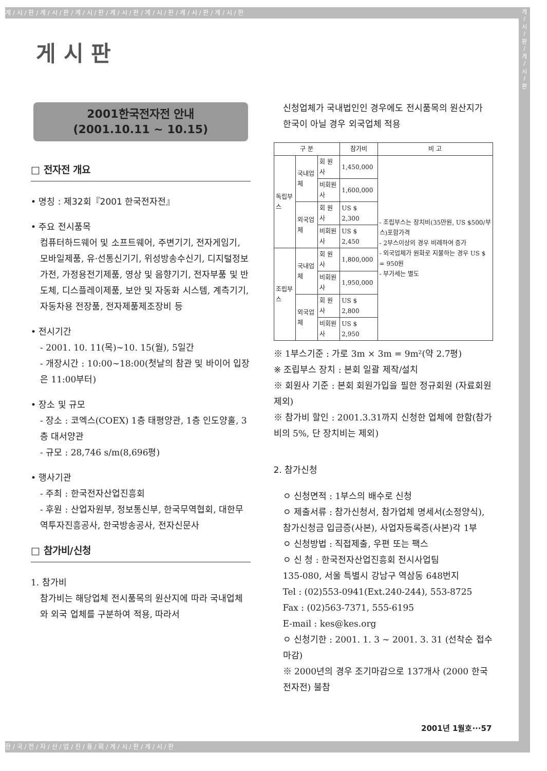게 / 시 / 판 / 게 / 시 / 판 / 게 / 시 / 판 / 게 / 시 / 판 / 게 / 시 / 판 / 게 / 시 / 판 / 게 / 시 / 판
게
/
시
/
판
/
게
/
시
/
판
게 시 판
2001한국전자전 안내
(2001.10.11 ~ 10.15)
□ 전자전 개요
• 명칭 : 제32회『2001 한국전자전』
• 주요 전시품목
컴퓨터하드웨어 및 소프트웨어, 주변기기, 전자게임기, 모바일제품, 유·선통신기기, 위성방송수신기, 디지털정보가전, 가정용전기제품, 영상 및 음향기기, 전자부품 및 반도체, 디스플레이제품, 보안 및 자동화 시스템, 계측기기, 자동차용 전장품, 전자제품제조장비 등
• 전시기간
- 2001. 10. 11(목)~10. 15(월), 5일간
- 개장시간 : 10:00~18:00(첫날의 참관 및 바이어 입장은 11:00부터)
• 장소 및 규모
- 장소 : 코엑스(COEX) 1층 태평양관, 1층 인도양홀, 3층 대서양관
- 규모 : 28,746 s/m(8,696평)
• 행사기관
- 주최 : 한국전자산업진흥회
- 후원 : 산업자원부, 정보통신부, 한국무역협회, 대한무역투자진흥공사, 한국방송공사, 전자신문사
□ 참가비/신청
1. 참가비
참가비는 해당업체 전시품목의 원산지에 따라 국내업체와 외국 업체를 구분하여 적용, 따라서
신청업체가 국내법인인 경우에도 전시품목의 원산지가 한국이 아닐 경우 외국업체 적용
| 구 분 | | | 참가비 | 비 고 |
| --- | --- | --- | --- | --- |
| 독립부스 | 국내업체 | 회 원 사 | 1,450,000 | - 조립부스는 장치비(35만원, US $500/부스)포함가격 - 2부스이상의 경우 비례하여 증가 - 외국업체가 원화로 지불하는 경우 US $ = 950원 - 부가세는 별도 |
| | | 비회원사 | 1,600,000 | |
| | 외국업체 | 회 원 사 | US $ 2,300 | |
| | | 비회원사 | US $ 2,450 | |
| 조립부스 | 국내업체 | 회 원 사 | 1,800,000 | |
| | | 비회원사 | 1,950,000 | |
| | 외국업체 | 회 원 사 | US $ 2,800 | |
| | | 비회원사 | US $ 2,950 | |
※ 1부스기준 : 가로 3m × 3m = 9m²(약 2.7평)
※ 조립부스 장치 : 본회 일괄 제작/설치
※ 회원사 기준 : 본회 회원가입을 필한 정규회원 (자료회원 제외)
※ 참가비 할인 : 2001.3.31까지 신청한 업체에 한함(참가비의 5%, 단 장치비는 제외)
2. 참가신청
ㅇ 신청면적 : 1부스의 배수로 신청
ㅇ 제출서류 : 참가신청서, 참가업체 명세서(소정양식), 참가신청금 입금증(사본), 사업자등록증(사본)각 1부
ㅇ 신청방법 : 직접제출, 우편 또는 팩스
ㅇ 신 청 : 한국전자산업진흥회 전시사업팀
135-080, 서울 특별시 강남구 역삼동 648번지
Tel : (02)553-0941(Ext.240-244), 553-8725
Fax : (02)563-7371, 555-6195
E-mail : kes@kes.org
ㅇ 신청기한 : 2001. 1. 3 ~ 2001. 3. 31 (선착순 접수마감)
※ 2000년의 경우 조기마감으로 137개사 (2000 한국전자전) 불참
2001년 1월호···57
한 / 국 / 전 / 자 / 산 / 업 / 진 / 흥 / 회 / 게 / 시 / 판 / 게 / 시 / 판